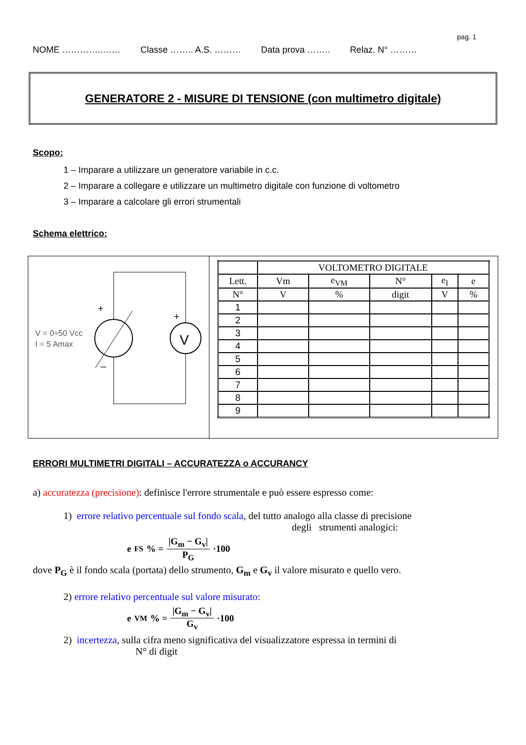pag. 1
NOME …………..…… Classe …….. A.S. ……… Data prova …….. Relaz. N° ………
GENERATORE 2 - MISURE DI TENSIONE (con multimetro digitale)
Scopo:
1 – Imparare a utilizzare un generatore variabile in c.c.
2 – Imparare a collegare e utilizzare un multimetro digitale con funzione di voltometro
3 – Imparare a calcolare gli errori strumentali
Schema elettrico:
V
+
+
–
V = 0÷50 Vcc
I = 5 Amax
| | VOLTOMETRO DIGITALE | | | | |
| Lett. | Vm | e<sub>VM</sub> | N° | e<sub>I</sub> | e |
| N° | V | % | digit | V | % |
| 1 | | | | | |
| 2 | | | | | |
| 3 | | | | | |
| 4 | | | | | |
| 5 | | | | | |
| 6 | | | | | |
| 7 | | | | | |
| 8 | | | | | |
| 9 | | | | | |
ERRORI MULTIMETRI DIGITALI – ACCURATEZZA o ACCURANCY
a) accuratezza (precisione): definisce l'errore strumentale e può essere espresso come:
1) errore relativo percentuale sul fondo scala, del tutto analogo alla classe di precisione
degli strumenti analogici:
e<sub>FS</sub>% = |G<sub>m</sub> − G<sub>v</sub>| P<sub>G</sub> ·100
dove P<sub>G</sub> è il fondo scala (portata) dello strumento, G<sub>m</sub> e G<sub>v</sub> il valore misurato e quello vero.
2) errore relativo percentuale sul valore misurato:
e<sub>VM</sub>% = |G<sub>m</sub> − G<sub>v</sub>| G<sub>v</sub> ·100
2) incertezza, sulla cifra meno significativa del visualizzatore espressa in termini di
N° di digit